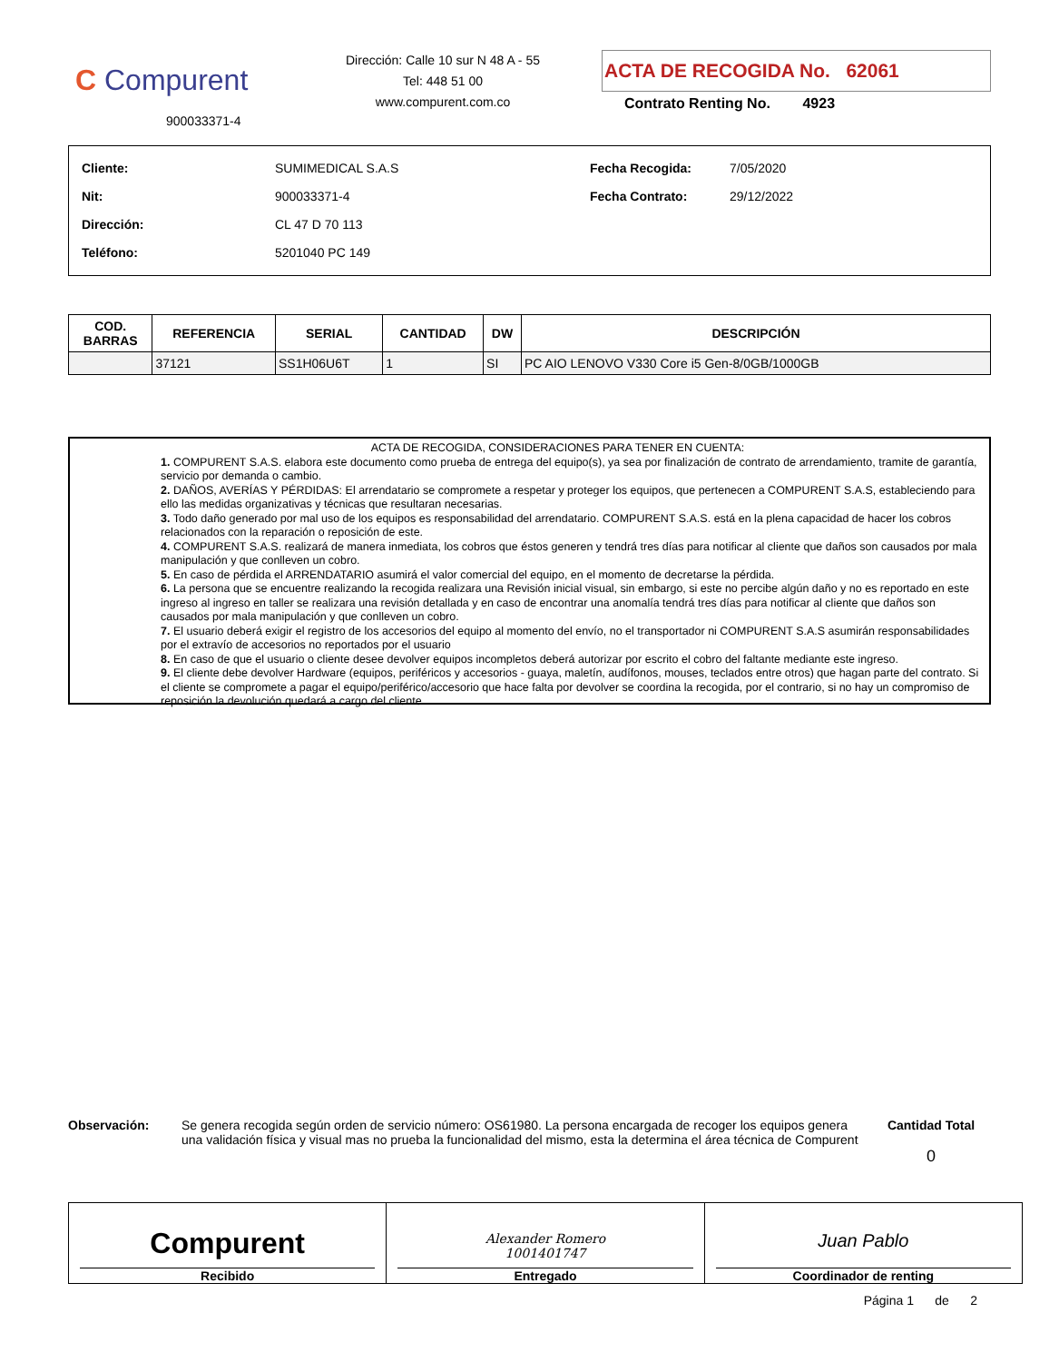C Compurent
900033371-4
Dirección: Calle 10 sur N 48 A - 55
Tel: 448 51 00
www.compurent.com.co
ACTA DE RECOGIDA No. 62061
Contrato Renting No. 4923
| Cliente: | SUMIMEDICAL S.A.S |
| Nit: | 900033371-4 |
| Dirección: | CL 47 D 70 113 |
| Teléfono: | 5201040 PC 149 |
| Fecha Recogida: | 7/05/2020 |
| Fecha Contrato: | 29/12/2022 |
| COD. BARRAS | REFERENCIA | SERIAL | CANTIDAD | DW | DESCRIPCIÓN |
| --- | --- | --- | --- | --- | --- |
| | 37121 | SS1H06U6T | 1 | SI | PC AIO LENOVO V330 Core i5 Gen-8/0GB/1000GB |
ACTA DE RECOGIDA, CONSIDERACIONES PARA TENER EN CUENTA:
1. COMPURENT S.A.S. elabora este documento como prueba de entrega del equipo(s), ya sea por finalización de contrato de arrendamiento, tramite de garantía, servicio por demanda o cambio.
2. DAÑOS, AVERÍAS Y PÉRDIDAS: El arrendatario se compromete a respetar y proteger los equipos, que pertenecen a COMPURENT S.A.S, estableciendo para ello las medidas organizativas y técnicas que resultaran necesarias.
3. Todo daño generado por mal uso de los equipos es responsabilidad del arrendatario. COMPURENT S.A.S. está en la plena capacidad de hacer los cobros relacionados con la reparación o reposición de este.
4. COMPURENT S.A.S. realizará de manera inmediata, los cobros que éstos generen y tendrá tres días para notificar al cliente que daños son causados por mala manipulación y que conlleven un cobro.
5. En caso de pérdida el ARRENDATARIO asumirá el valor comercial del equipo, en el momento de decretarse la pérdida.
6. La persona que se encuentre realizando la recogida realizara una Revisión inicial visual, sin embargo, si este no percibe algún daño y no es reportado en este ingreso al ingreso en taller se realizara una revisión detallada y en caso de encontrar una anomalía tendrá tres días para notificar al cliente que daños son causados por mala manipulación y que conlleven un cobro.
7. El usuario deberá exigir el registro de los accesorios del equipo al momento del envío, no el transportador ni COMPURENT S.A.S asumirán responsabilidades por el extravío de accesorios no reportados por el usuario
8. En caso de que el usuario o cliente desee devolver equipos incompletos deberá autorizar por escrito el cobro del faltante mediante este ingreso.
9. El cliente debe devolver Hardware (equipos, periféricos y accesorios - guaya, maletín, audífonos, mouses, teclados entre otros) que hagan parte del contrato. Si el cliente se compromete a pagar el equipo/periférico/accesorio que hace falta por devolver se coordina la recogida, por el contrario, si no hay un compromiso de reposición la devolución quedará a cargo del cliente.
Observación: Se genera recogida según orden de servicio número: OS61980. La persona encargada de recoger los equipos genera una validación física y visual mas no prueba la funcionalidad del mismo, esta la determina el área técnica de Compurent
Cantidad Total
0
Compurent
Recibido
Alexander Romero
1001401747
Entregado
Juan Pablo
Coordinador de renting
Página 1 de 2